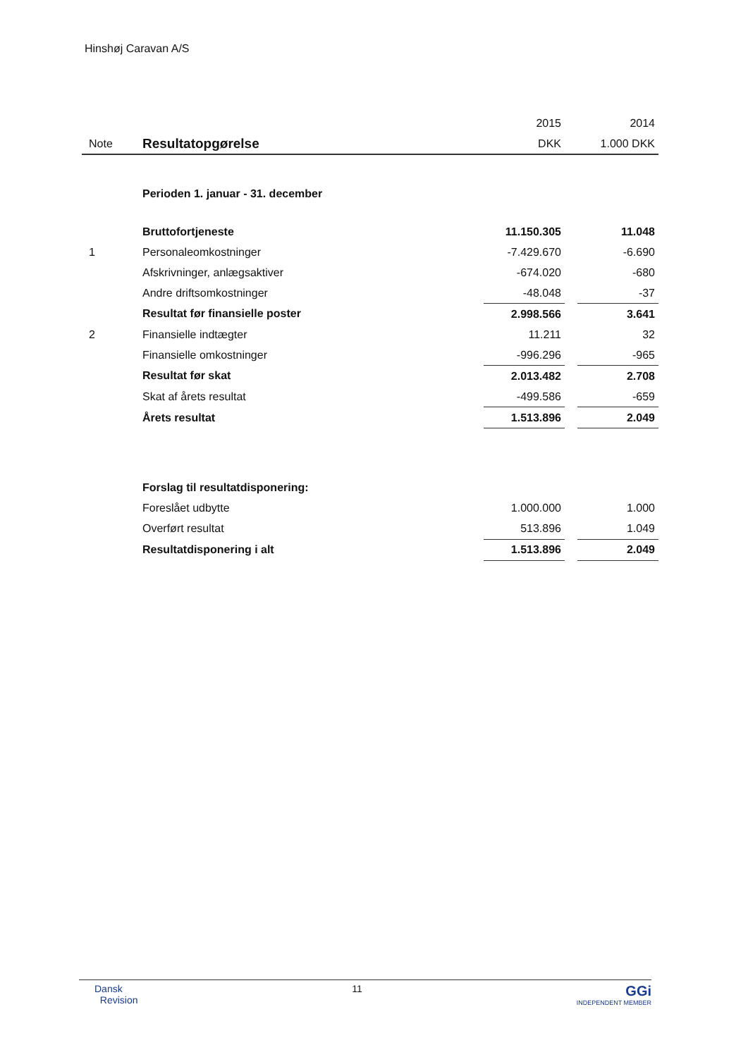Hinshøj Caravan A/S
| | | 2015 | | 2014 |
| Note | Resultatopgørelse | DKK | | 1.000 DKK |
| | Perioden 1. januar - 31. december | | | |
| | Bruttofortjeneste | 11.150.305 | | 11.048 |
| 1 | Personaleomkostninger | -7.429.670 | | -6.690 |
| | Afskrivninger, anlægsaktiver | -674.020 | | -680 |
| | Andre driftsomkostninger | -48.048 | | -37 |
| | Resultat før finansielle poster | 2.998.566 | | 3.641 |
| 2 | Finansielle indtægter | 11.211 | | 32 |
| | Finansielle omkostninger | -996.296 | | -965 |
| | Resultat før skat | 2.013.482 | | 2.708 |
| | Skat af årets resultat | -499.586 | | -659 |
| | Årets resultat | 1.513.896 | | 2.049 |
| | Forslag til resultatdisponering: | | | |
| | Foreslået udbytte | 1.000.000 | | 1.000 |
| | Overført resultat | 513.896 | | 1.049 |
| | Resultatdisponering i alt | 1.513.896 | | 2.049 |
Dansk
Revision
11
GGi
INDEPENDENT MEMBER